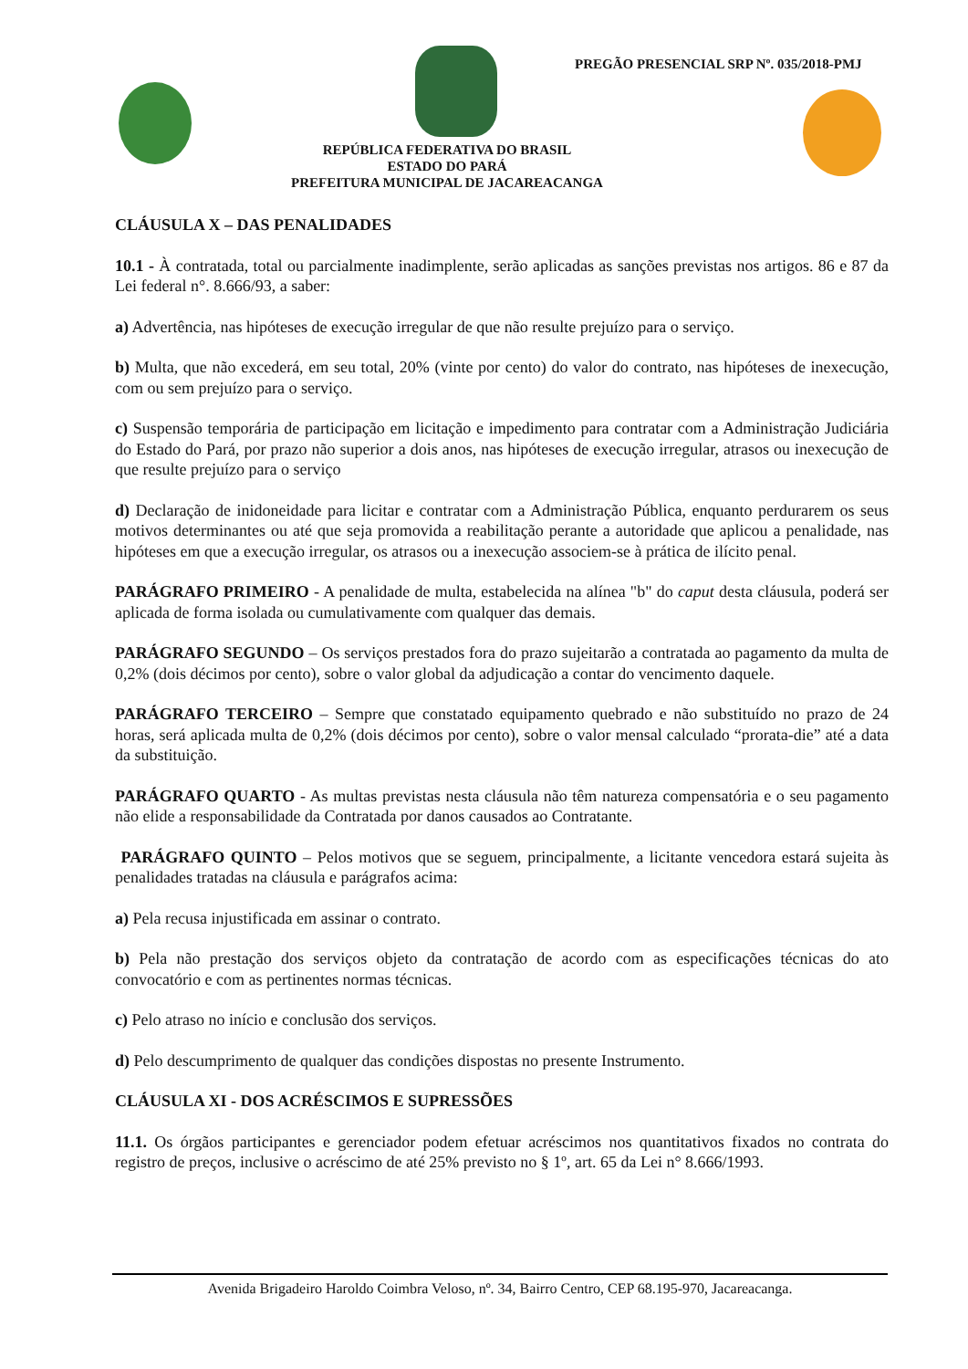PREGÃO PRESENCIAL SRP Nº. 035/2018-PMJ
REPÚBLICA FEDERATIVA DO BRASIL
ESTADO DO PARÁ
PREFEITURA MUNICIPAL DE JACAREACANGA
CLÁUSULA X – DAS PENALIDADES
10.1 - À contratada, total ou parcialmente inadimplente, serão aplicadas as sanções previstas nos artigos. 86 e 87 da Lei federal n°. 8.666/93, a saber:
a) Advertência, nas hipóteses de execução irregular de que não resulte prejuízo para o serviço.
b) Multa, que não excederá, em seu total, 20% (vinte por cento) do valor do contrato, nas hipóteses de inexecução, com ou sem prejuízo para o serviço.
c) Suspensão temporária de participação em licitação e impedimento para contratar com a Administração Judiciária do Estado do Pará, por prazo não superior a dois anos, nas hipóteses de execução irregular, atrasos ou inexecução de que resulte prejuízo para o serviço
d) Declaração de inidoneidade para licitar e contratar com a Administração Pública, enquanto perdurarem os seus motivos determinantes ou até que seja promovida a reabilitação perante a autoridade que aplicou a penalidade, nas hipóteses em que a execução irregular, os atrasos ou a inexecução associem-se à prática de ilícito penal.
PARÁGRAFO PRIMEIRO - A penalidade de multa, estabelecida na alínea "b" do caput desta cláusula, poderá ser aplicada de forma isolada ou cumulativamente com qualquer das demais.
PARÁGRAFO SEGUNDO – Os serviços prestados fora do prazo sujeitarão a contratada ao pagamento da multa de 0,2% (dois décimos por cento), sobre o valor global da adjudicação a contar do vencimento daquele.
PARÁGRAFO TERCEIRO – Sempre que constatado equipamento quebrado e não substituído no prazo de 24 horas, será aplicada multa de 0,2% (dois décimos por cento), sobre o valor mensal calculado “prorata-die” até a data da substituição.
PARÁGRAFO QUARTO - As multas previstas nesta cláusula não têm natureza compensatória e o seu pagamento não elide a responsabilidade da Contratada por danos causados ao Contratante.
PARÁGRAFO QUINTO – Pelos motivos que se seguem, principalmente, a licitante vencedora estará sujeita às penalidades tratadas na cláusula e parágrafos acima:
a) Pela recusa injustificada em assinar o contrato.
b) Pela não prestação dos serviços objeto da contratação de acordo com as especificações técnicas do ato convocatório e com as pertinentes normas técnicas.
c) Pelo atraso no início e conclusão dos serviços.
d) Pelo descumprimento de qualquer das condições dispostas no presente Instrumento.
CLÁUSULA XI - DOS ACRÉSCIMOS E SUPRESSÕES
11.1. Os órgãos participantes e gerenciador podem efetuar acréscimos nos quantitativos fixados no contrata do registro de preços, inclusive o acréscimo de até 25% previsto no § 1º, art. 65 da Lei n° 8.666/1993.
Avenida Brigadeiro Haroldo Coimbra Veloso, nº. 34, Bairro Centro, CEP 68.195-970, Jacareacanga.